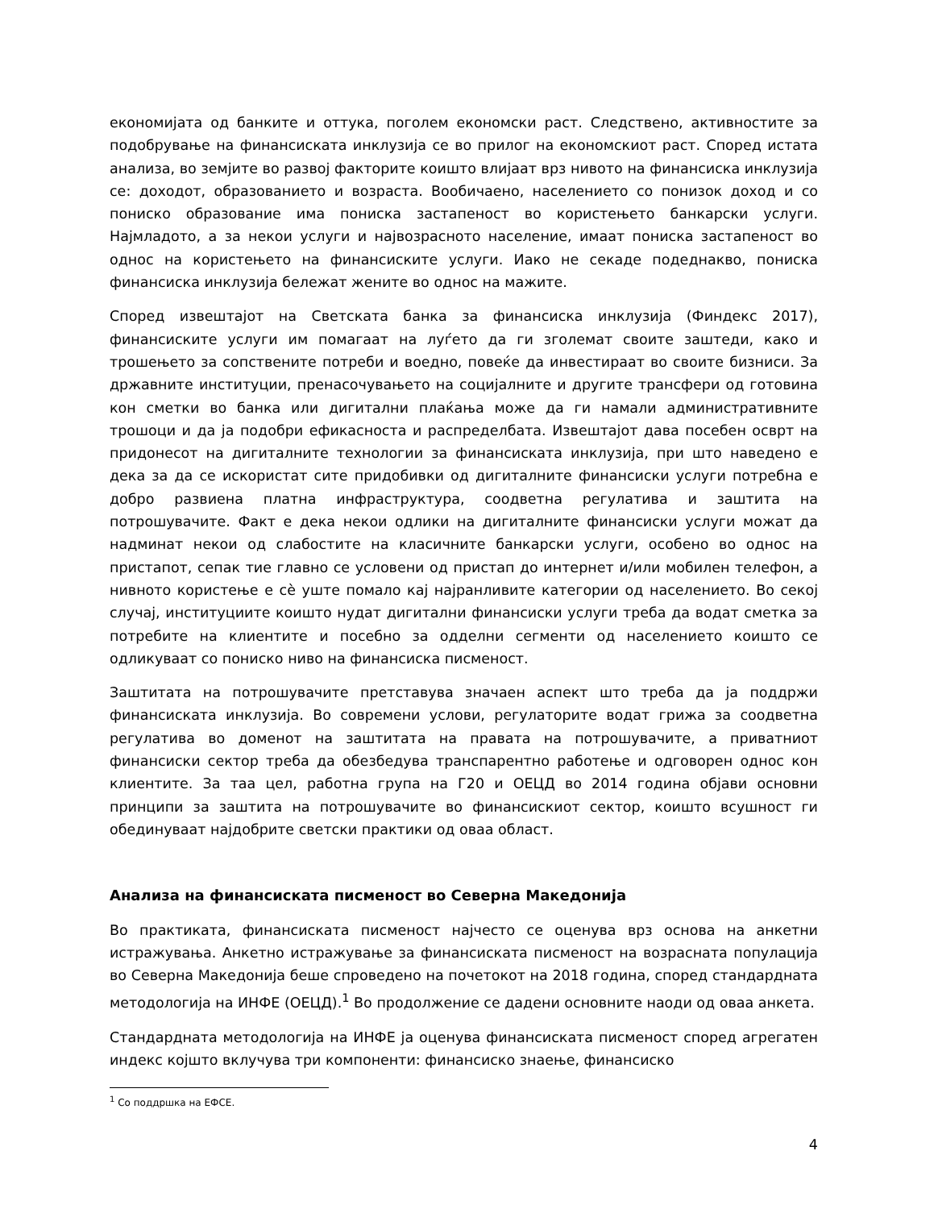економијата од банките и оттука, поголем економски раст. Следствено, активностите за подобрување на финансиската инклузија се во прилог на економскиот раст. Според истата анализа, во земјите во развој факторите коишто влијаат врз нивото на финансиска инклузија се: доходот, образованието и возраста. Вообичаено, населението со понизок доход и со пониско образование има пониска застапеност во користењето банкарски услуги. Најмладото, а за некои услуги и највозрасното население, имаат пониска застапеност во однос на користењето на финансиските услуги. Иако не секаде подеднакво, пониска финансиска инклузија бележат жените во однос на мажите.
Според извештајот на Светската банка за финансиска инклузија (Финдекс 2017), финансиските услуги им помагаат на луѓето да ги зголемат своите заштеди, како и трошењето за сопствените потреби и воедно, повеќе да инвестираат во своите бизниси. За државните институции, пренасочувањето на социјалните и другите трансфери од готовина кон сметки во банка или дигитални плаќања може да ги намали административните трошоци и да ја подобри ефикасноста и распределбата. Извештајот дава посебен осврт на придонесот на дигиталните технологии за финансиската инклузија, при што наведено е дека за да се искористат сите придобивки од дигиталните финансиски услуги потребна е добро развиена платна инфраструктура, соодветна регулатива и заштита на потрошувачите. Факт е дека некои одлики на дигиталните финансиски услуги можат да надминат некои од слабостите на класичните банкарски услуги, особено во однос на пристапот, сепак тие главно се условени од пристап до интернет и/или мобилен телефон, а нивното користење е сè уште помало кај најранливите категории од населението. Во секој случај, институциите коишто нудат дигитални финансиски услуги треба да водат сметка за потребите на клиентите и посебно за одделни сегменти од населението коишто се одликуваат со пониско ниво на финансиска писменост.
Заштитата на потрошувачите претставува значаен аспект што треба да ја поддржи финансиската инклузија. Во современи услови, регулаторите водат грижа за соодветна регулатива во доменот на заштитата на правата на потрошувачите, а приватниот финансиски сектор треба да обезбедува транспарентно работење и одговорен однос кон клиентите. За таа цел, работна група на Г20 и ОЕЦД во 2014 година објави основни принципи за заштита на потрошувачите во финансискиот сектор, коишто всушност ги обединуваат најдобрите светски практики од оваа област.
Анализа на финансиската писменост во Северна Македонија
Во практиката, финансиската писменост најчесто се оценува врз основа на анкетни истражувања. Анкетно истражување за финансиската писменост на возрасната популација во Северна Македонија беше спроведено на почетокот на 2018 година, според стандардната методологија на ИНФЕ (ОЕЦД).<sup>1</sup> Во продолжение се дадени основните наоди од оваа анкета.
Стандардната методологија на ИНФЕ ја оценува финансиската писменост според агрегатен индекс којшто вклучува три компоненти: финансиско знаење, финансиско
<sup>1</sup> Со поддршка на ЕФСЕ.
4